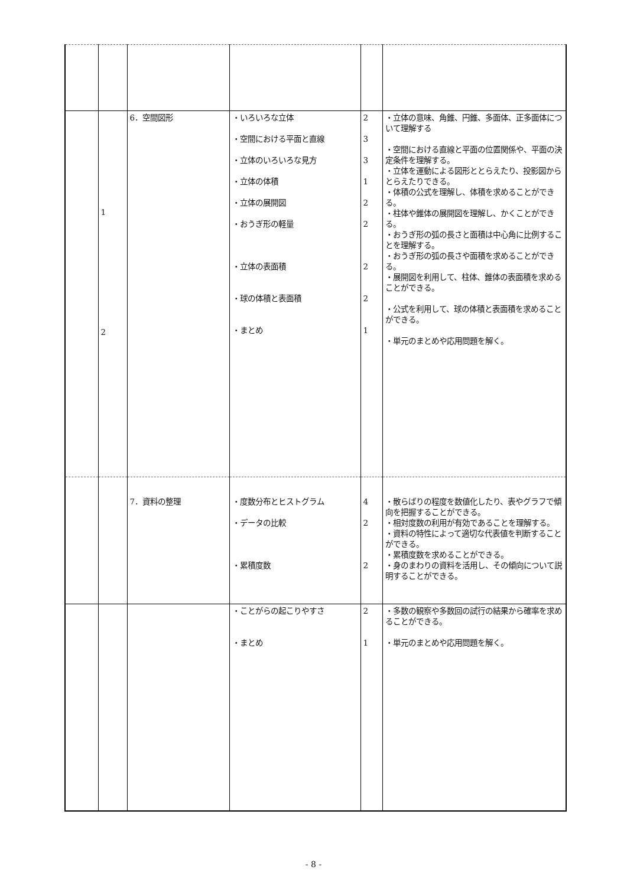| | 1 2 | 6．空間図形 | ・いろいろな立体 ・空間における平面と直線 ・立体のいろいろな見方 ・立体の体積 ・立体の展開図 ・おうぎ形の軽量 ・立体の表面積 ・球の体積と表面積 ・まとめ | 2 3 3 1 2 2 2 2 1 | ・立体の意味、角錐、円錐、多面体、正多面体について理解する ・空間における直線と平面の位置関係や、平面の決定条件を理解する。 ・立体を運動による図形ととらえたり、投影図からとらえたりできる。 ・体積の公式を理解し、体積を求めることができる。 ・柱体や錐体の展開図を理解し、かくことができる。 ・おうぎ形の弧の長さと面積は中心角に比例することを理解する。 ・おうぎ形の弧の長さや面積を求めることができる。 ・展開図を利用して、柱体、錐体の表面積を求めることができる。 ・公式を利用して、球の体積と表面積を求めることができる。 ・単元のまとめや応用問題を解く。 |
| | | 7．資料の整理 | ・度数分布とヒストグラム ・データの比較 ・累積度数 | 4 2 2 | ・散らばりの程度を数値化したり、表やグラフで傾向を把握することができる。 ・相対度数の利用が有効であることを理解する。 ・資料の特性によって適切な代表値を判断することができる。 ・累積度数を求めることができる。 ・身のまわりの資料を活用し、その傾向について説明することができる。 |
| | | | ・ことがらの起こりやすさ ・まとめ | 2 1 | ・多数の観察や多数回の試行の結果から確率を求めることができる。 ・単元のまとめや応用問題を解く。 |
- 8 -